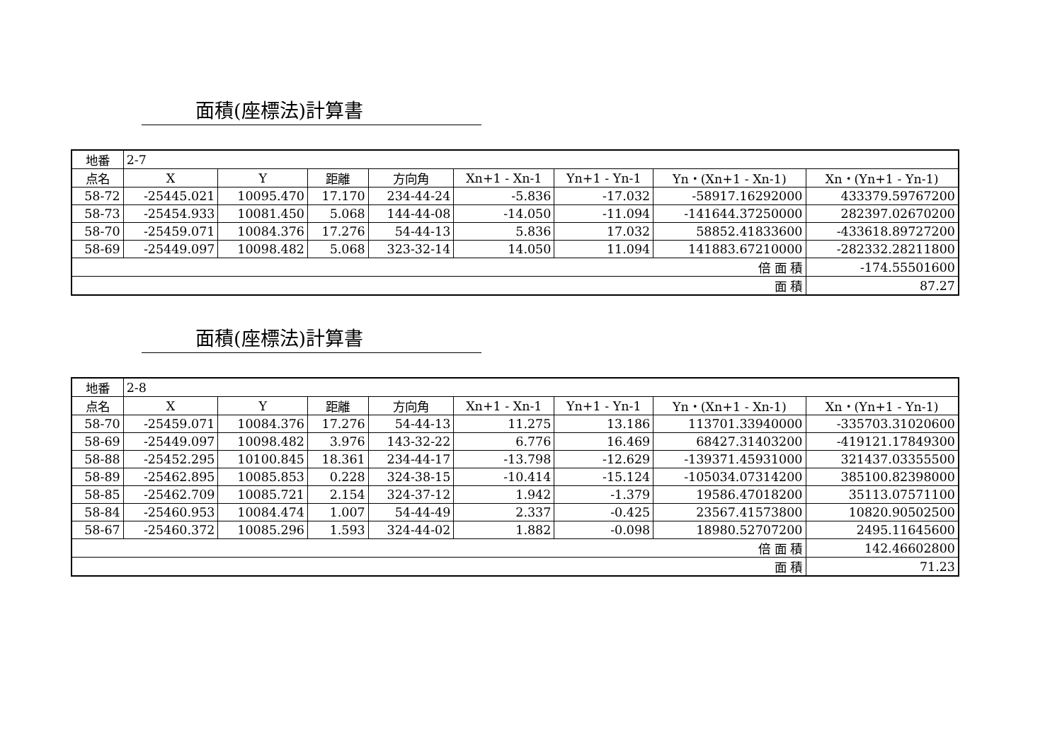面積(座標法)計算書
| 地番 | 2-7 | | | | | | | |
| 点名 | X | Y | 距離 | 方向角 | Xn+1 - Xn-1 | Yn+1 - Yn-1 | Yn・(Xn+1 - Xn-1) | Xn・(Yn+1 - Yn-1) |
| 58-72 | -25445.021 | 10095.470 | 17.170 | 234-44-24 | -5.836 | -17.032 | -58917.16292000 | 433379.59767200 |
| 58-73 | -25454.933 | 10081.450 | 5.068 | 144-44-08 | -14.050 | -11.094 | -141644.37250000 | 282397.02670200 |
| 58-70 | -25459.071 | 10084.376 | 17.276 | 54-44-13 | 5.836 | 17.032 | 58852.41833600 | -433618.89727200 |
| 58-69 | -25449.097 | 10098.482 | 5.068 | 323-32-14 | 14.050 | 11.094 | 141883.67210000 | -282332.28211800 |
| 倍 面 積 | | | | | | | | -174.55501600 |
| 面 積 | | | | | | | | 87.27 |
面積(座標法)計算書
| 地番 | 2-8 | | | | | | | |
| 点名 | X | Y | 距離 | 方向角 | Xn+1 - Xn-1 | Yn+1 - Yn-1 | Yn・(Xn+1 - Xn-1) | Xn・(Yn+1 - Yn-1) |
| 58-70 | -25459.071 | 10084.376 | 17.276 | 54-44-13 | 11.275 | 13.186 | 113701.33940000 | -335703.31020600 |
| 58-69 | -25449.097 | 10098.482 | 3.976 | 143-32-22 | 6.776 | 16.469 | 68427.31403200 | -419121.17849300 |
| 58-88 | -25452.295 | 10100.845 | 18.361 | 234-44-17 | -13.798 | -12.629 | -139371.45931000 | 321437.03355500 |
| 58-89 | -25462.895 | 10085.853 | 0.228 | 324-38-15 | -10.414 | -15.124 | -105034.07314200 | 385100.82398000 |
| 58-85 | -25462.709 | 10085.721 | 2.154 | 324-37-12 | 1.942 | -1.379 | 19586.47018200 | 35113.07571100 |
| 58-84 | -25460.953 | 10084.474 | 1.007 | 54-44-49 | 2.337 | -0.425 | 23567.41573800 | 10820.90502500 |
| 58-67 | -25460.372 | 10085.296 | 1.593 | 324-44-02 | 1.882 | -0.098 | 18980.52707200 | 2495.11645600 |
| 倍 面 積 | | | | | | | | 142.46602800 |
| 面 積 | | | | | | | | 71.23 |